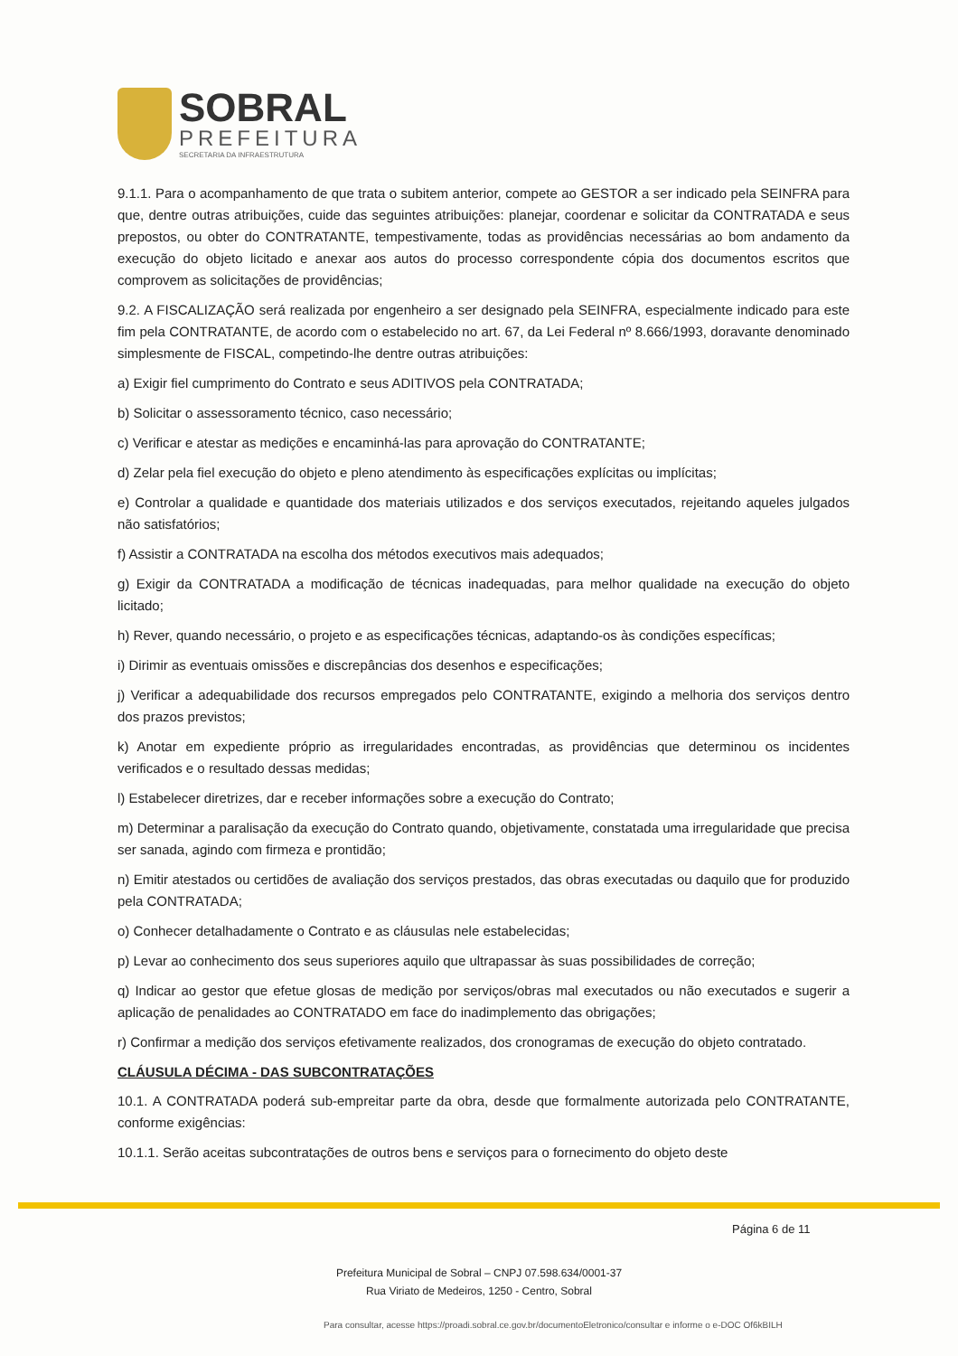SOBRAL
PREFEITURA
SECRETARIA DA INFRAESTRUTURA
9.1.1. Para o acompanhamento de que trata o subitem anterior, compete ao GESTOR a ser indicado pela SEINFRA para que, dentre outras atribuições, cuide das seguintes atribuições: planejar, coordenar e solicitar da CONTRATADA e seus prepostos, ou obter do CONTRATANTE, tempestivamente, todas as providências necessárias ao bom andamento da execução do objeto licitado e anexar aos autos do processo correspondente cópia dos documentos escritos que comprovem as solicitações de providências;
9.2. A FISCALIZAÇÃO será realizada por engenheiro a ser designado pela SEINFRA, especialmente indicado para este fim pela CONTRATANTE, de acordo com o estabelecido no art. 67, da Lei Federal nº 8.666/1993, doravante denominado simplesmente de FISCAL, competindo-lhe dentre outras atribuições:
a) Exigir fiel cumprimento do Contrato e seus ADITIVOS pela CONTRATADA;
b) Solicitar o assessoramento técnico, caso necessário;
c) Verificar e atestar as medições e encaminhá-las para aprovação do CONTRATANTE;
d) Zelar pela fiel execução do objeto e pleno atendimento às especificações explícitas ou implícitas;
e) Controlar a qualidade e quantidade dos materiais utilizados e dos serviços executados, rejeitando aqueles julgados não satisfatórios;
f) Assistir a CONTRATADA na escolha dos métodos executivos mais adequados;
g) Exigir da CONTRATADA a modificação de técnicas inadequadas, para melhor qualidade na execução do objeto licitado;
h) Rever, quando necessário, o projeto e as especificações técnicas, adaptando-os às condições específicas;
i) Dirimir as eventuais omissões e discrepâncias dos desenhos e especificações;
j) Verificar a adequabilidade dos recursos empregados pelo CONTRATANTE, exigindo a melhoria dos serviços dentro dos prazos previstos;
k) Anotar em expediente próprio as irregularidades encontradas, as providências que determinou os incidentes verificados e o resultado dessas medidas;
l) Estabelecer diretrizes, dar e receber informações sobre a execução do Contrato;
m) Determinar a paralisação da execução do Contrato quando, objetivamente, constatada uma irregularidade que precisa ser sanada, agindo com firmeza e prontidão;
n) Emitir atestados ou certidões de avaliação dos serviços prestados, das obras executadas ou daquilo que for produzido pela CONTRATADA;
o) Conhecer detalhadamente o Contrato e as cláusulas nele estabelecidas;
p) Levar ao conhecimento dos seus superiores aquilo que ultrapassar às suas possibilidades de correção;
q) Indicar ao gestor que efetue glosas de medição por serviços/obras mal executados ou não executados e sugerir a aplicação de penalidades ao CONTRATADO em face do inadimplemento das obrigações;
r) Confirmar a medição dos serviços efetivamente realizados, dos cronogramas de execução do objeto contratado.
CLÁUSULA DÉCIMA - DAS SUBCONTRATAÇÕES
10.1. A CONTRATADA poderá sub-empreitar parte da obra, desde que formalmente autorizada pelo CONTRATANTE, conforme exigências:
10.1.1. Serão aceitas subcontratações de outros bens e serviços para o fornecimento do objeto deste
Página 6 de 11
Prefeitura Municipal de Sobral – CNPJ 07.598.634/0001-37
Rua Viriato de Medeiros, 1250 - Centro, Sobral
Para consultar, acesse https://proadi.sobral.ce.gov.br/documentoEletronico/consultar e informe o e-DOC Of6kBILH